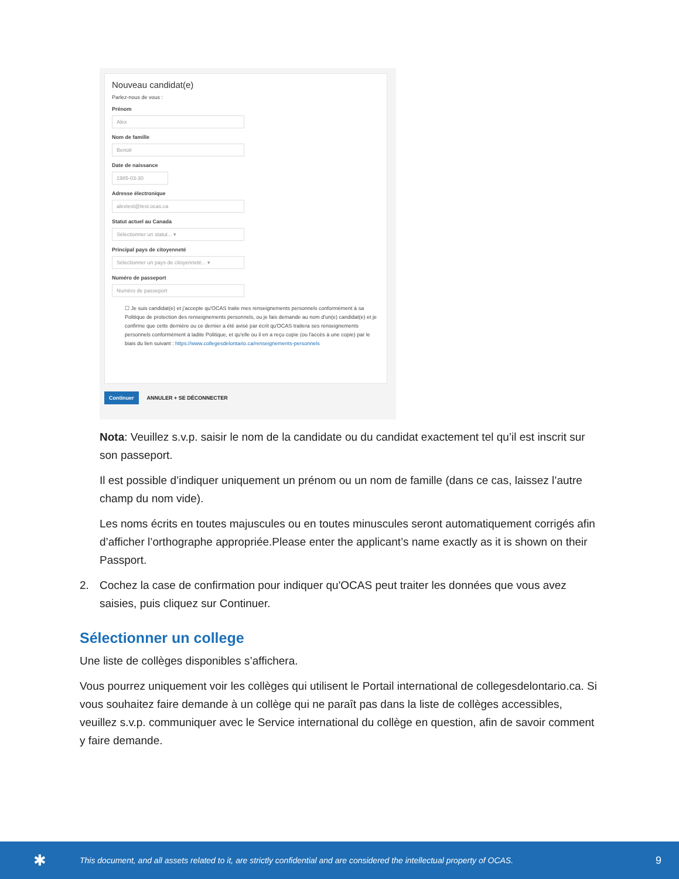Nouveau candidat(e)
Parlez-nous de vous :
Prénom
Alex
Nom de famille
Benoit
Date de naissance
1985-03-30
Adresse électronique
alextest@test.ocas.ca
Statut actuel au Canada
Sélectionner un statut... ▾
Principal pays de citoyenneté
Sélectionner un pays de citoyenneté... ▾
Numéro de passeport
Numéro de passeport
☐ Je suis candidat(e) et j'accepte qu'OCAS traite mes renseignements personnels conformément à sa Politique de protection des renseignements personnels, ou je fais demande au nom d'un(e) candidat(e) et je confirme que cette dernière ou ce dernier a été avisé par écrit qu'OCAS traitera ses renseignements personnels conformément à ladite Politique, et qu'elle ou il en a reçu copie (ou l'accès à une copie) par le biais du lien suivant : https://www.collegesdelontario.ca/renseignements-personnels
Continuer ANNULER + SE DÉCONNECTER
Nota: Veuillez s.v.p. saisir le nom de la candidate ou du candidat exactement tel qu’il est inscrit sur son passeport.
Il est possible d’indiquer uniquement un prénom ou un nom de famille (dans ce cas, laissez l’autre champ du nom vide).
Les noms écrits en toutes majuscules ou en toutes minuscules seront automatiquement corrigés afin d’afficher l’orthographe appropriée.Please enter the applicant’s name exactly as it is shown on their Passport.
2. Cochez la case de confirmation pour indiquer qu'OCAS peut traiter les données que vous avez saisies, puis cliquez sur Continuer.
Sélectionner un college
Une liste de collèges disponibles s’affichera.
Vous pourrez uniquement voir les collèges qui utilisent le Portail international de collegesdelontario.ca. Si vous souhaitez faire demande à un collège qui ne paraît pas dans la liste de collèges accessibles, veuillez s.v.p. communiquer avec le Service international du collège en question, afin de savoir comment y faire demande.
✱ This document, and all assets related to it, are strictly confidential and are considered the intellectual property of OCAS. 9